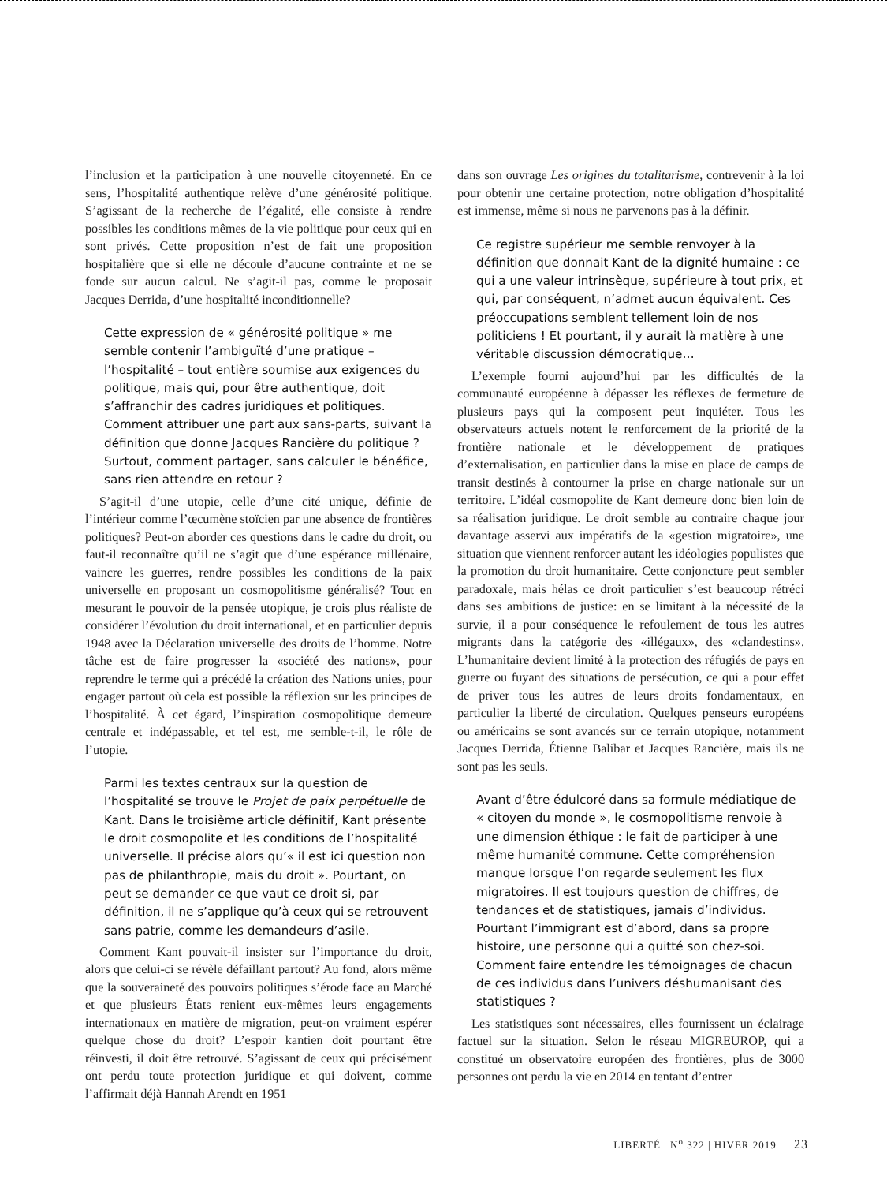l’inclusion et la participation à une nouvelle citoyenneté. En ce sens, l’hospitalité authentique relève d’une générosité politique. S’agissant de la recherche de l’égalité, elle consiste à rendre possibles les conditions mêmes de la vie politique pour ceux qui en sont privés. Cette proposition n’est de fait une proposition hospitalière que si elle ne découle d’aucune contrainte et ne se fonde sur aucun calcul. Ne s’agit-il pas, comme le proposait Jacques Derrida, d’une hospitalité inconditionnelle?
Cette expression de « générosité politique » me semble contenir l’ambiguïté d’une pratique – l’hospitalité – tout entière soumise aux exigences du politique, mais qui, pour être authentique, doit s’affranchir des cadres juridiques et politiques. Comment attribuer une part aux sans-parts, suivant la définition que donne Jacques Rancière du politique ? Surtout, comment partager, sans calculer le bénéfice, sans rien attendre en retour ?
S’agit-il d’une utopie, celle d’une cité unique, définie de l’intérieur comme l’œcumène stoïcien par une absence de frontières politiques? Peut-on aborder ces questions dans le cadre du droit, ou faut-il reconnaître qu’il ne s’agit que d’une espérance millénaire, vaincre les guerres, rendre possibles les conditions de la paix universelle en proposant un cosmopolitisme généralisé? Tout en mesurant le pouvoir de la pensée utopique, je crois plus réaliste de considérer l’évolution du droit international, et en particulier depuis 1948 avec la Déclaration universelle des droits de l’homme. Notre tâche est de faire progresser la «société des nations», pour reprendre le terme qui a précédé la création des Nations unies, pour engager partout où cela est possible la réflexion sur les principes de l’hospitalité. À cet égard, l’inspiration cosmopolitique demeure centrale et indépassable, et tel est, me semble-t-il, le rôle de l’utopie.
Parmi les textes centraux sur la question de l’hospitalité se trouve le Projet de paix perpétuelle de Kant. Dans le troisième article définitif, Kant présente le droit cosmopolite et les conditions de l’hospitalité universelle. Il précise alors qu’« il est ici question non pas de philanthropie, mais du droit ». Pourtant, on peut se demander ce que vaut ce droit si, par définition, il ne s’applique qu’à ceux qui se retrouvent sans patrie, comme les demandeurs d’asile.
Comment Kant pouvait-il insister sur l’importance du droit, alors que celui-ci se révèle défaillant partout? Au fond, alors même que la souveraineté des pouvoirs politiques s’érode face au Marché et que plusieurs États renient eux-mêmes leurs engagements internationaux en matière de migration, peut-on vraiment espérer quelque chose du droit? L’espoir kantien doit pourtant être réinvesti, il doit être retrouvé. S’agissant de ceux qui précisément ont perdu toute protection juridique et qui doivent, comme l’affirmait déjà Hannah Arendt en 1951
dans son ouvrage Les origines du totalitarisme, contrevenir à la loi pour obtenir une certaine protection, notre obligation d’hospitalité est immense, même si nous ne parvenons pas à la définir.
Ce registre supérieur me semble renvoyer à la définition que donnait Kant de la dignité humaine : ce qui a une valeur intrinsèque, supérieure à tout prix, et qui, par conséquent, n’admet aucun équivalent. Ces préoccupations semblent tellement loin de nos politiciens ! Et pourtant, il y aurait là matière à une véritable discussion démocratique…
L’exemple fourni aujourd’hui par les difficultés de la communauté européenne à dépasser les réflexes de fermeture de plusieurs pays qui la composent peut inquiéter. Tous les observateurs actuels notent le renforcement de la priorité de la frontière nationale et le développement de pratiques d’externalisation, en particulier dans la mise en place de camps de transit destinés à contourner la prise en charge nationale sur un territoire. L’idéal cosmopolite de Kant demeure donc bien loin de sa réalisation juridique. Le droit semble au contraire chaque jour davantage asservi aux impératifs de la «gestion migratoire», une situation que viennent renforcer autant les idéologies populistes que la promotion du droit humanitaire. Cette conjoncture peut sembler paradoxale, mais hélas ce droit particulier s’est beaucoup rétréci dans ses ambitions de justice: en se limitant à la nécessité de la survie, il a pour conséquence le refoulement de tous les autres migrants dans la catégorie des «illégaux», des «clandestins». L’humanitaire devient limité à la protection des réfugiés de pays en guerre ou fuyant des situations de persécution, ce qui a pour effet de priver tous les autres de leurs droits fondamentaux, en particulier la liberté de circulation. Quelques penseurs européens ou américains se sont avancés sur ce terrain utopique, notamment Jacques Derrida, Étienne Balibar et Jacques Rancière, mais ils ne sont pas les seuls.
Avant d’être édulcoré dans sa formule médiatique de « citoyen du monde », le cosmopolitisme renvoie à une dimension éthique : le fait de participer à une même humanité commune. Cette compréhension manque lorsque l’on regarde seulement les flux migratoires. Il est toujours question de chiffres, de tendances et de statistiques, jamais d’individus. Pourtant l’immigrant est d’abord, dans sa propre histoire, une personne qui a quitté son chez-soi. Comment faire entendre les témoignages de chacun de ces individus dans l’univers déshumanisant des statistiques ?
Les statistiques sont nécessaires, elles fournissent un éclairage factuel sur la situation. Selon le réseau MIGREUROP, qui a constitué un observatoire européen des frontières, plus de 3000 personnes ont perdu la vie en 2014 en tentant d’entrer
LIBERTÉ | N<sup>o</sup> 322 | HIVER 2019 23